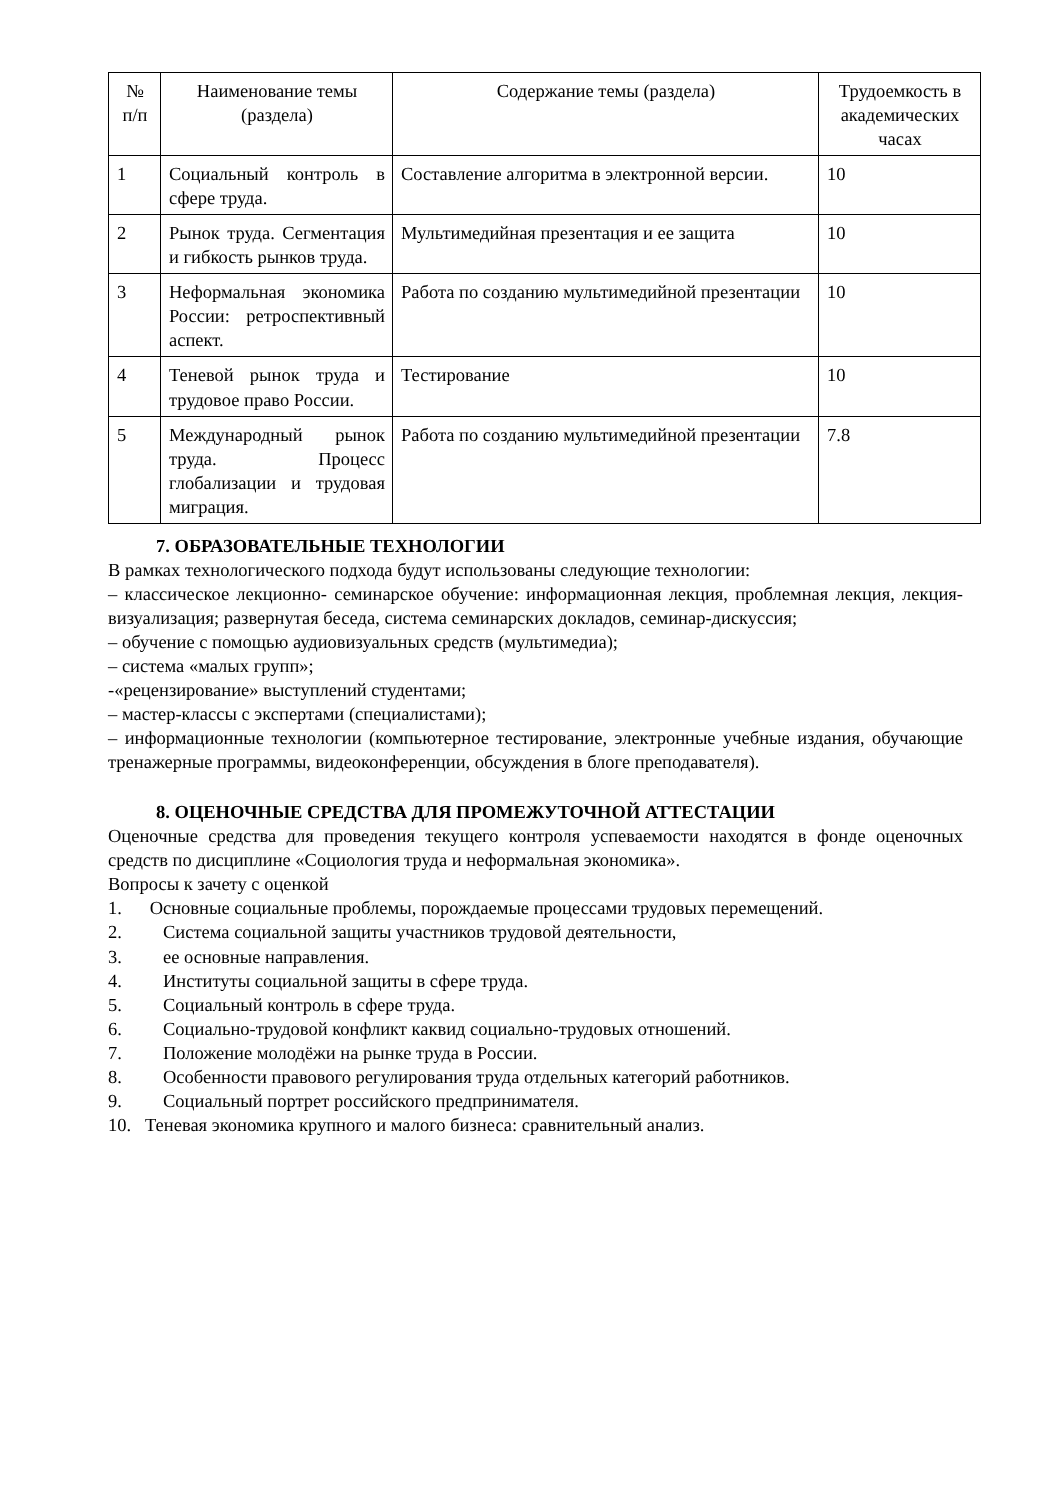| № п/п | Наименование темы (раздела) | Содержание темы (раздела) | Трудоемкость в академических часах |
| --- | --- | --- | --- |
| 1 | Социальный контроль в сфере труда. | Составление алгоритма в электронной версии. | 10 |
| 2 | Рынок труда. Сегментация и гибкость рынков труда. | Мультимедийная презентация и ее защита | 10 |
| 3 | Неформальная экономика России: ретроспективный аспект. | Работа по созданию мультимедийной презентации | 10 |
| 4 | Теневой рынок труда и трудовое право России. | Тестирование | 10 |
| 5 | Международный рынок труда. Процесс глобализации и трудовая миграция. | Работа по созданию мультимедийной презентации | 7.8 |
7. ОБРАЗОВАТЕЛЬНЫЕ ТЕХНОЛОГИИ
В рамках технологического подхода будут использованы следующие технологии:
– классическое лекционно- семинарское обучение: информационная лекция, проблемная лекция, лекция- визуализация; развернутая беседа, система семинарских докладов, семинар-дискуссия;
– обучение с помощью аудиовизуальных средств (мультимедиа);
– система «малых групп»;
-«рецензирование» выступлений студентами;
– мастер-классы с экспертами (специалистами);
– информационные технологии (компьютерное тестирование, электронные учебные издания, обучающие тренажерные программы, видеоконференции, обсуждения в блоге преподавателя).
8. ОЦЕНОЧНЫЕ СРЕДСТВА ДЛЯ ПРОМЕЖУТОЧНОЙ АТТЕСТАЦИИ
Оценочные средства для проведения текущего контроля успеваемости находятся в фонде оценочных средств по дисциплине «Социология труда и неформальная экономика».
Вопросы к зачету с оценкой
1. Основные социальные проблемы, порождаемые процессами трудовых перемещений.
2. Система социальной защиты участников трудовой деятельности,
3. ее основные направления.
4. Институты социальной защиты в сфере труда.
5. Социальный контроль в сфере труда.
6. Социально-трудовой конфликт каквид социально-трудовых отношений.
7. Положение молодёжи на рынке труда в России.
8. Особенности правового регулирования труда отдельных категорий работников.
9. Социальный портрет российского предпринимателя.
10. Теневая экономика крупного и малого бизнеса: сравнительный анализ.